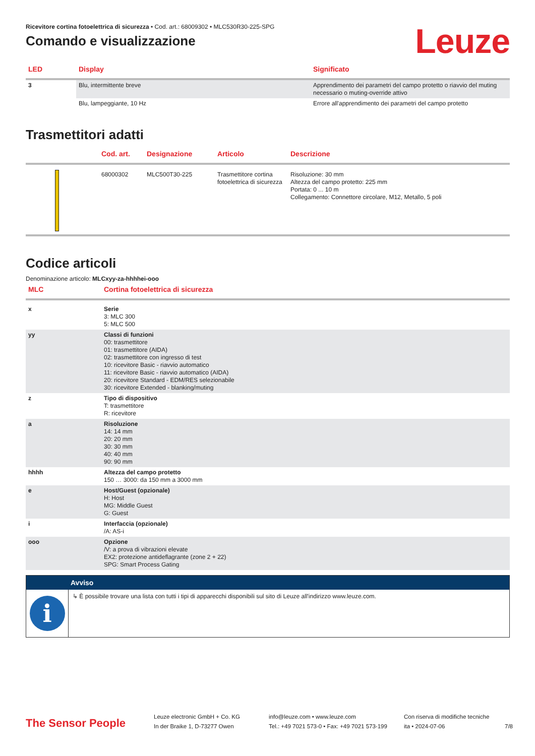Ricevitore cortina fotoelettrica di sicurezza • Cod. art.: 68009302 • MLC530R30-225-SPG
Comando e visualizzazione
Leuze
| LED | Display | Significato |
| --- | --- | --- |
| 3 | Blu, intermittente breve | Apprendimento dei parametri del campo protetto o riavvio del muting necessario o muting-override attivo |
| | Blu, lampeggiante, 10 Hz | Errore all'apprendimento dei parametri del campo protetto |
Trasmettitori adatti
| | Cod. art. | Designazione | Articolo | Descrizione |
| --- | --- | --- | --- | --- |
| | 68000302 | MLC500T30-225 | Trasmettitore cortina fotoelettrica di sicurezza | Risoluzione: 30 mm Altezza del campo protetto: 225 mm Portata: 0 ... 10 m Collegamento: Connettore circolare, M12, Metallo, 5 poli |
Codice articoli
Denominazione articolo: MLCxyy-za-hhhhei-ooo
| MLC | Cortina fotoelettrica di sicurezza |
| --- | --- |
| x | Serie 3: MLC 300 5: MLC 500 |
| yy | Classi di funzioni 00: trasmettitore 01: trasmettitore (AIDA) 02: trasmettitore con ingresso di test 10: ricevitore Basic - riavvio automatico 11: ricevitore Basic - riavvio automatico (AIDA) 20: ricevitore Standard - EDM/RES selezionabile 30: ricevitore Extended - blanking/muting |
| z | Tipo di dispositivo T: trasmettitore R: ricevitore |
| a | Risoluzione 14: 14 mm 20: 20 mm 30: 30 mm 40: 40 mm 90: 90 mm |
| hhhh | Altezza del campo protetto 150 … 3000: da 150 mm a 3000 mm |
| e | Host/Guest (opzionale) H: Host MG: Middle Guest G: Guest |
| i | Interfaccia (opzionale) /A: AS-i |
| ooo | Opzione /V: a prova di vibrazioni elevate EX2: protezione antideflagrante (zone 2 + 22) SPG: Smart Process Gating |
Avviso
i
↳ È possibile trovare una lista con tutti i tipi di apparecchi disponibili sul sito di Leuze all'indirizzo www.leuze.com.
The Sensor People
Leuze electronic GmbH + Co. KG
In der Braike 1, D-73277 Owen
info@leuze.com • www.leuze.com
Tel.: +49 7021 573-0 • Fax: +49 7021 573-199
Con riserva di modifiche tecniche
ita • 2024-07-06
7/8